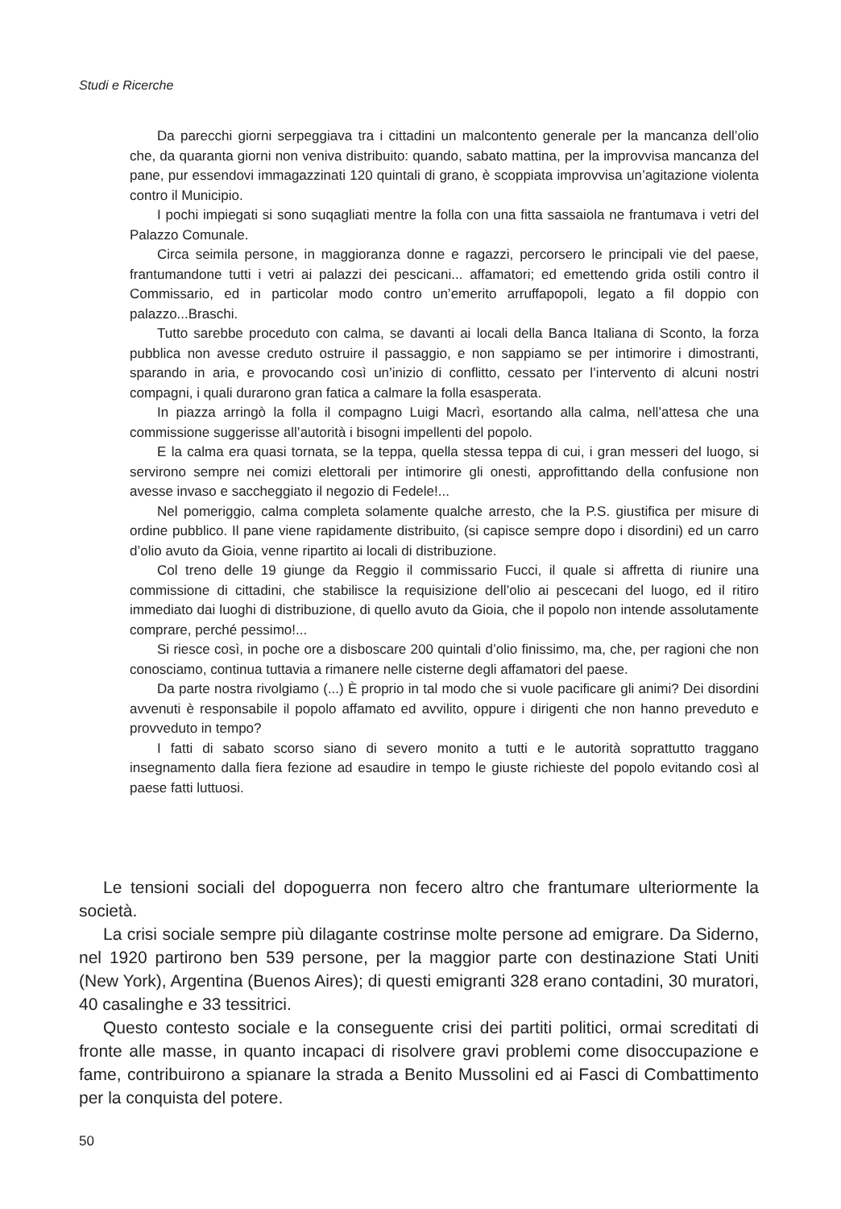Studi e Ricerche
Da parecchi giorni serpeggiava tra i cittadini un malcontento generale per la mancanza dell’olio che, da quaranta giorni non veniva distribuito: quando, sabato mattina, per la improvvisa mancanza del pane, pur essendovi immagazzinati 120 quintali di grano, è scoppiata improvvisa un’agitazione violenta contro il Municipio.
I pochi impiegati si sono suqagliati mentre la folla con una fitta sassaiola ne frantumava i vetri del Palazzo Comunale.
Circa seimila persone, in maggioranza donne e ragazzi, percorsero le principali vie del paese, frantumandone tutti i vetri ai palazzi dei pescicani... affamatori; ed emettendo grida ostili contro il Commissario, ed in particolar modo contro un’emerito arruffapopoli, legato a fil doppio con palazzo...Braschi.
Tutto sarebbe proceduto con calma, se davanti ai locali della Banca Italiana di Sconto, la forza pubblica non avesse creduto ostruire il passaggio, e non sappiamo se per intimorire i dimostranti, sparando in aria, e provocando così un’inizio di conflitto, cessato per l’intervento di alcuni nostri compagni, i quali durarono gran fatica a calmare la folla esasperata.
In piazza arringò la folla il compagno Luigi Macrì, esortando alla calma, nell’attesa che una commissione suggerisse all’autorità i bisogni impellenti del popolo.
E la calma era quasi tornata, se la teppa, quella stessa teppa di cui, i gran messeri del luogo, si servirono sempre nei comizi elettorali per intimorire gli onesti, approfittando della confusione non avesse invaso e saccheggiato il negozio di Fedele!...
Nel pomeriggio, calma completa solamente qualche arresto, che la P.S. giustifica per misure di ordine pubblico. Il pane viene rapidamente distribuito, (si capisce sempre dopo i disordini) ed un carro d’olio avuto da Gioia, venne ripartito ai locali di distribuzione.
Col treno delle 19 giunge da Reggio il commissario Fucci, il quale si affretta di riunire una commissione di cittadini, che stabilisce la requisizione dell’olio ai pescecani del luogo, ed il ritiro immediato dai luoghi di distribuzione, di quello avuto da Gioia, che il popolo non intende assolutamente comprare, perché pessimo!...
Si riesce così, in poche ore a disboscare 200 quintali d’olio finissimo, ma, che, per ragioni che non conosciamo, continua tuttavia a rimanere nelle cisterne degli affamatori del paese.
Da parte nostra rivolgiamo (...) È proprio in tal modo che si vuole pacificare gli animi? Dei disordini avvenuti è responsabile il popolo affamato ed avvilito, oppure i dirigenti che non hanno preveduto e provveduto in tempo?
I fatti di sabato scorso siano di severo monito a tutti e le autorità soprattutto traggano insegnamento dalla fiera fezione ad esaudire in tempo le giuste richieste del popolo evitando così al paese fatti luttuosi.
Le tensioni sociali del dopoguerra non fecero altro che frantumare ulteriormente la società.
La crisi sociale sempre più dilagante costrinse molte persone ad emigrare. Da Siderno, nel 1920 partirono ben 539 persone, per la maggior parte con destinazione Stati Uniti (New York), Argentina (Buenos Aires); di questi emigranti 328 erano contadini, 30 muratori, 40 casalinghe e 33 tessitrici.
Questo contesto sociale e la conseguente crisi dei partiti politici, ormai screditati di fronte alle masse, in quanto incapaci di risolvere gravi problemi come disoccupazione e fame, contribuirono a spianare la strada a Benito Mussolini ed ai Fasci di Combattimento per la conquista del potere.
50